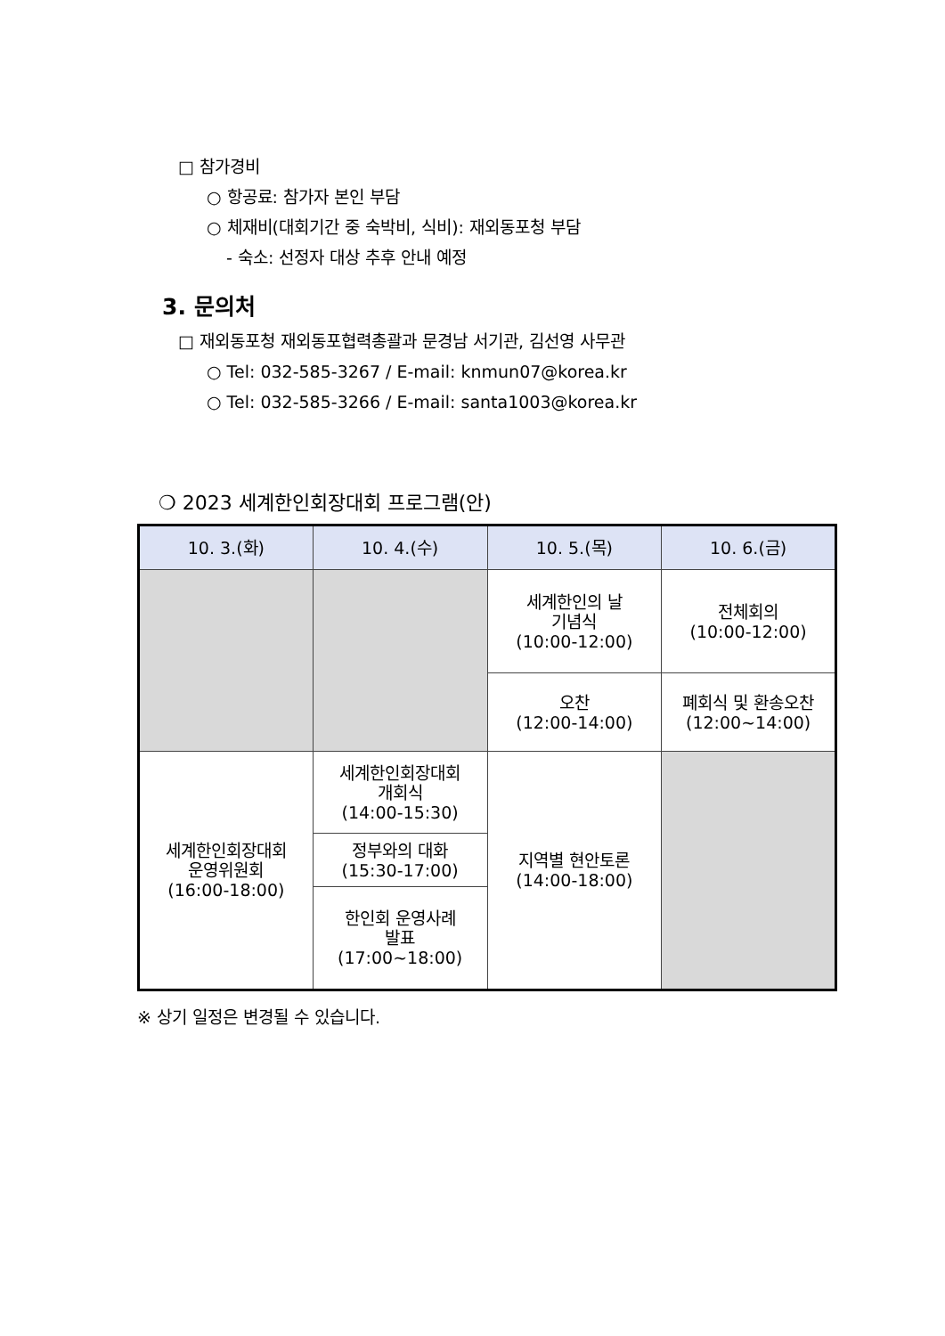□ 참가경비
○ 항공료: 참가자 본인 부담
○ 체재비(대회기간 중 숙박비, 식비): 재외동포청 부담
- 숙소: 선정자 대상 추후 안내 예정
3. 문의처
□ 재외동포청 재외동포협력총괄과 문경남 서기관, 김선영 사무관
○ Tel: 032-585-3267 / E-mail: knmun07@korea.kr
○ Tel: 032-585-3266 / E-mail: santa1003@korea.kr
❍ 2023 세계한인회장대회 프로그램(안)
| 10. 3.(화) | 10. 4.(수) | 10. 5.(목) | 10. 6.(금) |
| --- | --- | --- | --- |
| | | 세계한인의 날 기념식 (10:00-12:00) | 전체회의 (10:00-12:00) |
| | | 오찬 (12:00-14:00) | 폐회식 및 환송오찬 (12:00~14:00) |
| 세계한인회장대회 운영위원회 (16:00-18:00) | 세계한인회장대회 개회식 (14:00-15:30) | 지역별 현안토론 (14:00-18:00) | |
| | 정부와의 대화 (15:30-17:00) | | |
| | 한인회 운영사례 발표 (17:00~18:00) | | |
※ 상기 일정은 변경될 수 있습니다.